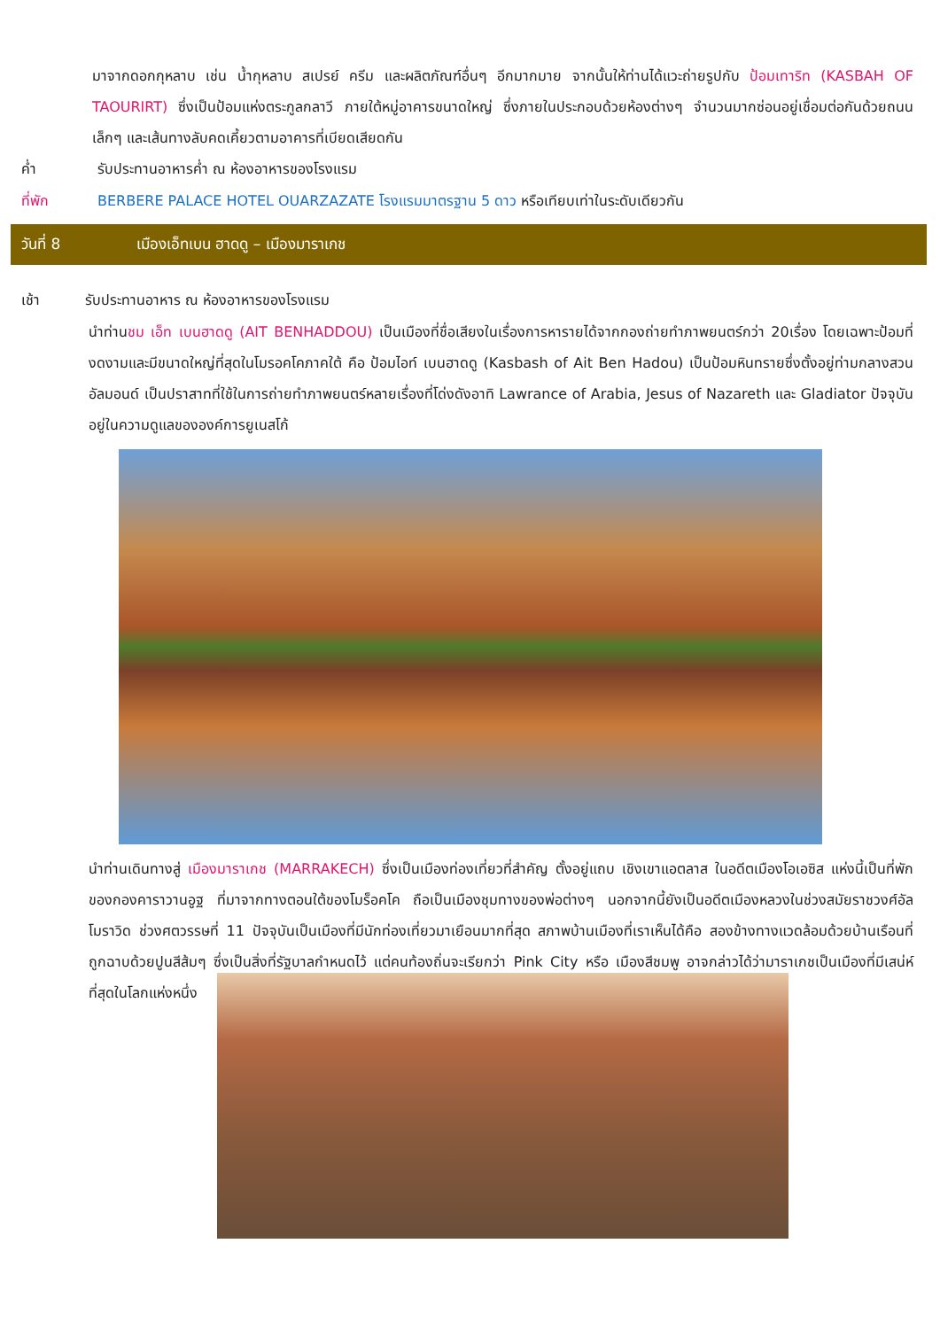มาจากดอกกุหลาบ เช่น น้ำกุหลาบ สเปรย์ ครีม และผลิตภัณฑ์อื่นๆ อีกมากมาย จากนั้นให้ท่านได้แวะถ่ายรูปกับ ป้อมเทาริท (KASBAH OF TAOURIRT) ซึ่งเป็นป้อมแห่งตระกูลกลาวี ภายใต้หมู่อาคารขนาดใหญ่ ซึ่งภายในประกอบด้วยห้องต่างๆ จำนวนมากซ่อนอยู่เชื่อมต่อกันด้วยถนนเล็กๆ และเส้นทางลับคดเคี้ยวตามอาคารที่เบียดเสียดกัน
ค่ำ รับประทานอาหารค่ำ ณ ห้องอาหารของโรงแรม
ที่พัก BERBERE PALACE HOTEL OUARZAZATE โรงแรมมาตรฐาน 5 ดาว หรือเทียบเท่าในระดับเดียวกัน
วันที่ 8 เมืองเอ็ทเบน ฮาดดู – เมืองมาราเกช
เช้า รับประทานอาหาร ณ ห้องอาหารของโรงแรม
นำท่านชม เอ็ท เบนฮาดดู (AIT BENHADDOU) เป็นเมืองที่ชื่อเสียงในเรื่องการหารายได้จากกองถ่ายทำภาพยนตร์กว่า 20เรื่อง โดยเฉพาะป้อมที่งดงามและมีขนาดใหญ่ที่สุดในโมรอคโคภาคใต้ คือ ป้อมไอท์ เบนฮาดดู (Kasbash of Ait Ben Hadou) เป็นป้อมหินทรายซึ่งตั้งอยู่ท่ามกลางสวนอัลมอนด์ เป็นปราสาทที่ใช้ในการถ่ายทำภาพยนตร์หลายเรื่องที่โด่งดังอาทิ Lawrance of Arabia, Jesus of Nazareth และ Gladiator ปัจจุบันอยู่ในความดูแลขององค์การยูเนสโก้
นำท่านเดินทางสู่ เมืองมาราเกช (MARRAKECH) ซึ่งเป็นเมืองท่องเที่ยวที่สำคัญ ตั้งอยู่แถบ เชิงเขาแอตลาส ในอดีตเมืองโอเอซิส แห่งนี้เป็นที่พักของกองคาราวานอูฐ ที่มาจากทางตอนใต้ของโมร็อคโค ถือเป็นเมืองชุมทางของพ่อต่างๆ นอกจากนี้ยังเป็นอดีตเมืองหลวงในช่วงสมัยราชวงศ์อัลโมราวิด ช่วงศตวรรษที่ 11 ปัจจุบันเป็นเมืองที่มีนักท่องเที่ยวมาเยือนมากที่สุด สภาพบ้านเมืองที่เราเห็นได้คือ สองข้างทางแวดล้อมด้วยบ้านเรือนที่ถูกฉาบด้วยปูนสีส้มๆ ซึ่งเป็นสิ่งที่รัฐบาลกำหนดไว้ แต่คนท้องถิ่นจะเรียกว่า Pink City หรือ เมืองสีชมพู อาจกล่าวได้ว่ามาราเกชเป็นเมืองที่มีเสน่ห์ที่สุดในโลกแห่งหนึ่ง